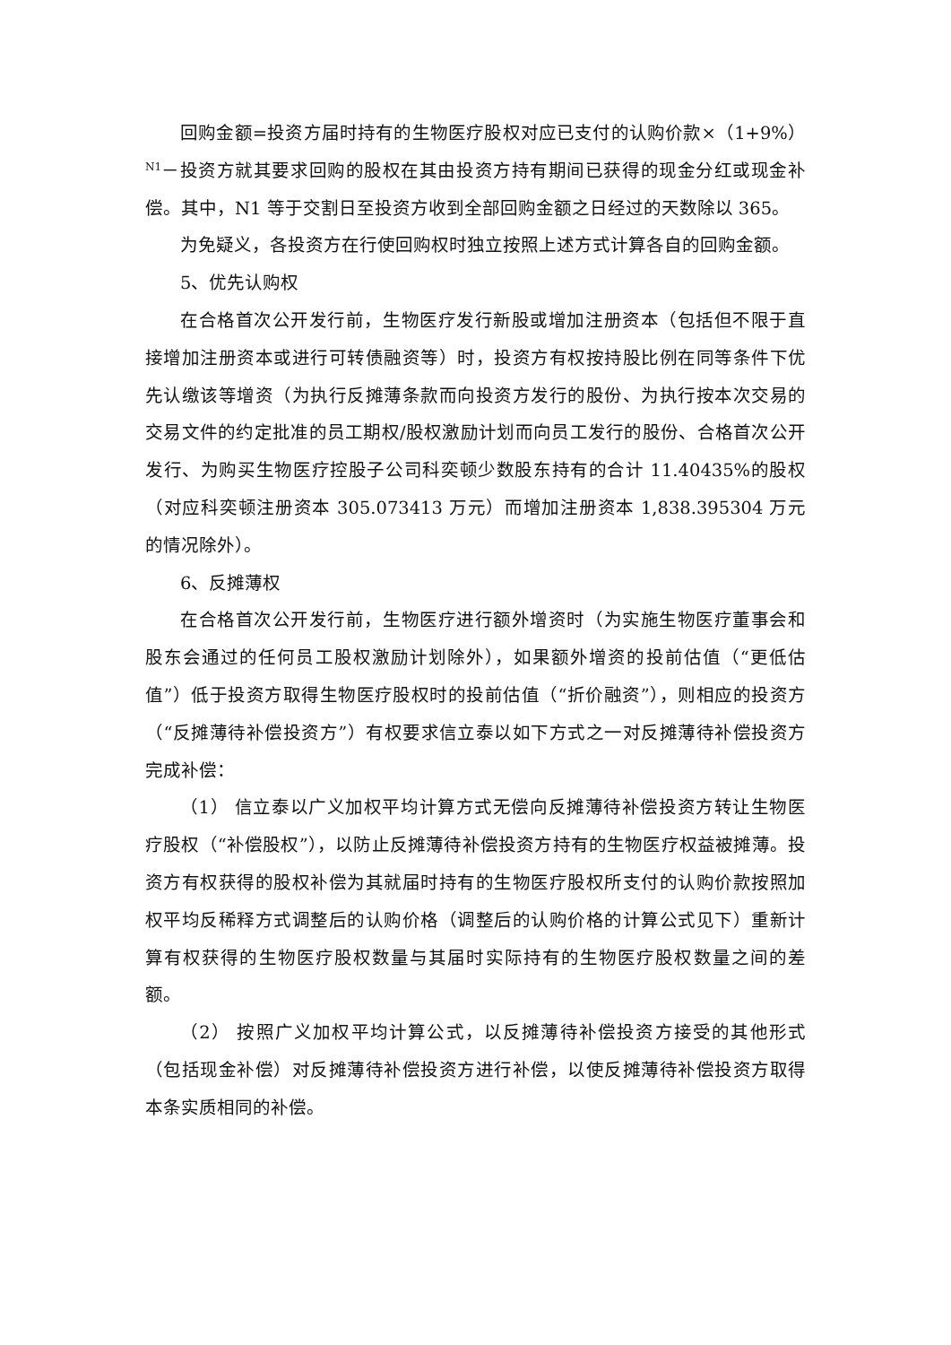回购金额=投资方届时持有的生物医疗股权对应已支付的认购价款×（1+9%）<sup>N1</sup>－投资方就其要求回购的股权在其由投资方持有期间已获得的现金分红或现金补偿。其中，N1 等于交割日至投资方收到全部回购金额之日经过的天数除以 365。
为免疑义，各投资方在行使回购权时独立按照上述方式计算各自的回购金额。
5、优先认购权
在合格首次公开发行前，生物医疗发行新股或增加注册资本（包括但不限于直接增加注册资本或进行可转债融资等）时，投资方有权按持股比例在同等条件下优先认缴该等增资（为执行反摊薄条款而向投资方发行的股份、为执行按本次交易的交易文件的约定批准的员工期权/股权激励计划而向员工发行的股份、合格首次公开发行、为购买生物医疗控股子公司科奕顿少数股东持有的合计 11.40435%的股权（对应科奕顿注册资本 305.073413 万元）而增加注册资本 1,838.395304 万元的情况除外）。
6、反摊薄权
在合格首次公开发行前，生物医疗进行额外增资时（为实施生物医疗董事会和股东会通过的任何员工股权激励计划除外），如果额外增资的投前估值（“更低估值”）低于投资方取得生物医疗股权时的投前估值（“折价融资”），则相应的投资方（“反摊薄待补偿投资方”）有权要求信立泰以如下方式之一对反摊薄待补偿投资方完成补偿：
（1） 信立泰以广义加权平均计算方式无偿向反摊薄待补偿投资方转让生物医疗股权（“补偿股权”），以防止反摊薄待补偿投资方持有的生物医疗权益被摊薄。投资方有权获得的股权补偿为其就届时持有的生物医疗股权所支付的认购价款按照加权平均反稀释方式调整后的认购价格（调整后的认购价格的计算公式见下）重新计算有权获得的生物医疗股权数量与其届时实际持有的生物医疗股权数量之间的差额。
（2） 按照广义加权平均计算公式，以反摊薄待补偿投资方接受的其他形式（包括现金补偿）对反摊薄待补偿投资方进行补偿，以使反摊薄待补偿投资方取得本条实质相同的补偿。